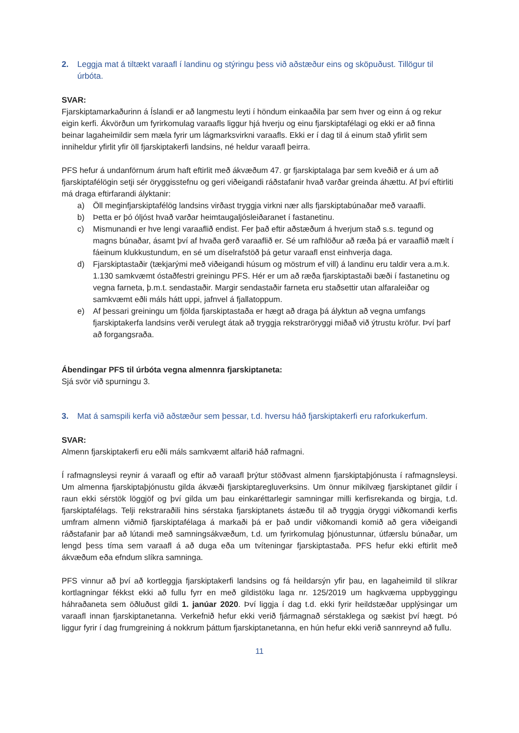2. Leggja mat á tiltækt varaafl í landinu og stýringu þess við aðstæður eins og sköpuðust. Tillögur til úrbóta.
SVAR:
Fjarskiptamarkaðurinn á Íslandi er að langmestu leyti í höndum einkaaðila þar sem hver og einn á og rekur eigin kerfi. Ákvörðun um fyrirkomulag varaafls liggur hjá hverju og einu fjarskiptafélagi og ekki er að finna beinar lagaheimildir sem mæla fyrir um lágmarksvirkni varaafls. Ekki er í dag til á einum stað yfirlit sem inniheldur yfirlit yfir öll fjarskiptakerfi landsins, né heldur varaafl þeirra.
PFS hefur á undanförnum árum haft eftirlit með ákvæðum 47. gr fjarskiptalaga þar sem kveðið er á um að fjarskiptafélögin setji sér öryggisstefnu og geri viðeigandi ráðstafanir hvað varðar greinda áhættu. Af því eftirliti má draga eftirfarandi ályktanir:
a) Öll meginfjarskiptafélög landsins virðast tryggja virkni nær alls fjarskiptabúnaðar með varaafli.
b) Þetta er þó óljóst hvað varðar heimtaugaljósleiðaranet í fastanetinu.
c) Mismunandi er hve lengi varaaflið endist. Fer það eftir aðstæðum á hverjum stað s.s. tegund og magns búnaðar, ásamt því af hvaða gerð varaaflið er. Sé um rafhlöður að ræða þá er varaaflið mælt í fáeinum klukkustundum, en sé um díselrafstöð þá getur varaafl enst einhverja daga.
d) Fjarskiptastaðir (tækjarými með viðeigandi húsum og möstrum ef vill) á landinu eru taldir vera a.m.k. 1.130 samkvæmt óstaðfestri greiningu PFS. Hér er um að ræða fjarskiptastaði bæði í fastanetinu og vegna farneta, þ.m.t. sendastaðir. Margir sendastaðir farneta eru staðsettir utan alfaraleiðar og samkvæmt eðli máls hátt uppi, jafnvel á fjallatoppum.
e) Af þessari greiningu um fjölda fjarskiptastaða er hægt að draga þá ályktun að vegna umfangs fjarskiptakerfa landsins verði verulegt átak að tryggja rekstraröryggi miðað við ýtrustu kröfur. Því þarf að forgangsraða.
Ábendingar PFS til úrbóta vegna almennra fjarskiptaneta:
Sjá svör við spurningu 3.
3. Mat á samspili kerfa við aðstæður sem þessar, t.d. hversu háð fjarskiptakerfi eru raforkukerfum.
SVAR:
Almenn fjarskiptakerfi eru eðli máls samkvæmt alfarið háð rafmagni.
Í rafmagnsleysi reynir á varaafl og eftir að varaafl þrýtur stöðvast almenn fjarskiptaþjónusta í rafmagnsleysi. Um almenna fjarskiptaþjónustu gilda ákvæði fjarskiptaregluverksins. Um önnur mikilvæg fjarskiptanet gildir í raun ekki sérstök löggjöf og því gilda um þau einkaréttarlegir samningar milli kerfisrekanda og birgja, t.d. fjarskiptafélags. Telji rekstraraðili hins sérstaka fjarskiptanets ástæðu til að tryggja öryggi viðkomandi kerfis umfram almenn viðmið fjarskiptafélaga á markaði þá er það undir viðkomandi komið að gera viðeigandi ráðstafanir þar að lútandi með samningsákvæðum, t.d. um fyrirkomulag þjónustunnar, útfærslu búnaðar, um lengd þess tíma sem varaafl á að duga eða um tvíteningar fjarskiptastaða. PFS hefur ekki eftirlit með ákvæðum eða efndum slíkra samninga.
PFS vinnur að því að kortleggja fjarskiptakerfi landsins og fá heildarsýn yfir þau, en lagaheimild til slíkrar kortlagningar fékkst ekki að fullu fyrr en með gildistöku laga nr. 125/2019 um hagkvæma uppbyggingu háhraðaneta sem öðluðust gildi 1. janúar 2020. Því liggja í dag t.d. ekki fyrir heildstæðar upplýsingar um varaafl innan fjarskiptanetanna. Verkefnið hefur ekki verið fjármagnað sérstaklega og sækist því hægt. Þó liggur fyrir í dag frumgreining á nokkrum þáttum fjarskiptanetanna, en hún hefur ekki verið sannreynd að fullu.
11